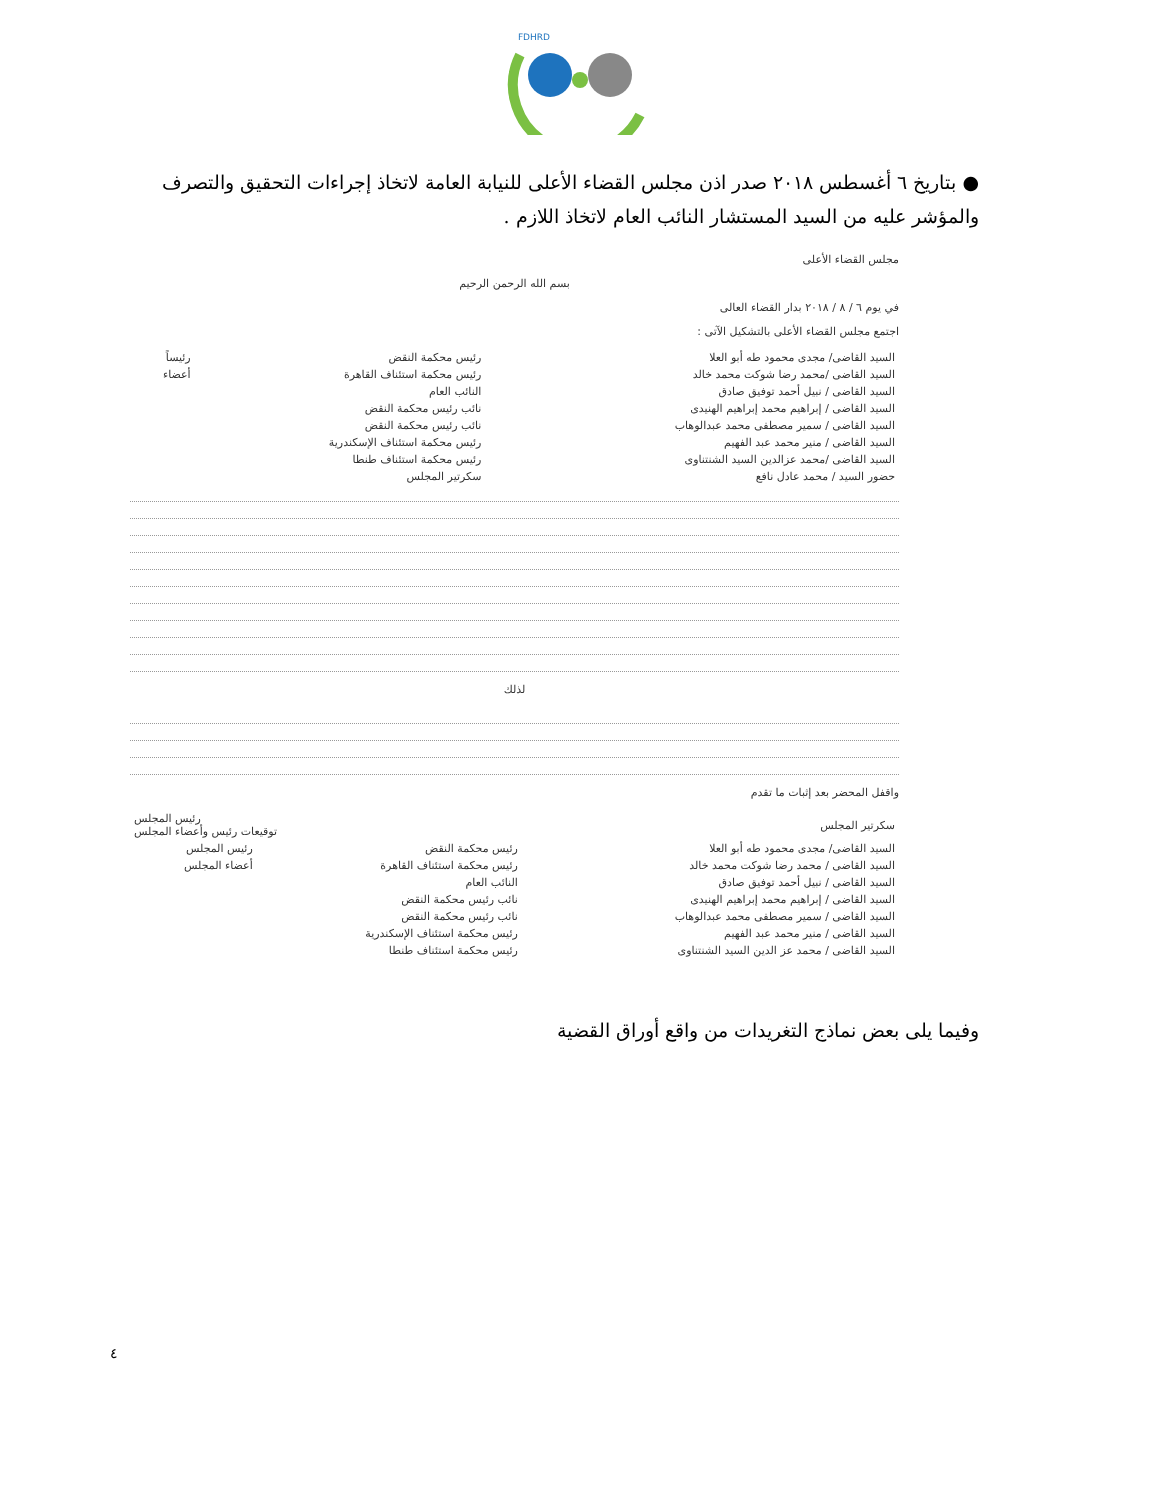FDHRD
● بتاريخ ٦ أغسطس ٢٠١٨ صدر اذن مجلس القضاء الأعلى للنيابة العامة لاتخاذ إجراءات التحقيق والتصرف والمؤشر عليه من السيد المستشار النائب العام لاتخاذ اللازم .
مجلس القضاء الأعلى
بسم الله الرحمن الرحيم
في يوم ٦ / ٨ / ٢٠١٨ بدار القضاء العالى
اجتمع مجلس القضاء الأعلى بالتشكيل الآتى :
| السيد القاضى/ مجدى محمود طه أبو العلا | رئيس محكمة النقض | رئيساً |
| السيد القاضى /محمد رضا شوكت محمد خالد | رئيس محكمة استئناف القاهرة | أعضاء |
| السيد القاضى / نبيل أحمد توفيق صادق | النائب العام | |
| السيد القاضى / إبراهيم محمد إبراهيم الهنيدى | نائب رئيس محكمة النقض | |
| السيد القاضى / سمير مصطفى محمد عبدالوهاب | نائب رئيس محكمة النقض | |
| السيد القاضى / منير محمد عبد الفهيم | رئيس محكمة استئناف الإسكندرية | |
| السيد القاضى /محمد عزالدين السيد الشنتناوى | رئيس محكمة استئناف طنطا | |
| حضور السيد / محمد عادل نافع | سكرتير المجلس | |
لذلك
واقفل المحضر بعد إثبات ما تقدم
| سكرتير المجلس | رئيس المجلس توقيعات رئيس وأعضاء المجلس |
| السيد القاضى/ مجدى محمود طه أبو العلا | رئيس محكمة النقض | رئيس المجلس |
| السيد القاضى / محمد رضا شوكت محمد خالد | رئيس محكمة استئناف القاهرة | أعضاء المجلس |
| السيد القاضى / نبيل أحمد توفيق صادق | النائب العام | |
| السيد القاضى / إبراهيم محمد إبراهيم الهنيدى | نائب رئيس محكمة النقض | |
| السيد القاضى / سمير مصطفى محمد عبدالوهاب | نائب رئيس محكمة النقض | |
| السيد القاضى / منير محمد عبد الفهيم | رئيس محكمة استئناف الإسكندرية | |
| السيد القاضى / محمد عز الدين السيد الشنتناوى | رئيس محكمة استئناف طنطا | |
وفيما يلى بعض نماذج التغريدات من واقع أوراق القضية
٤